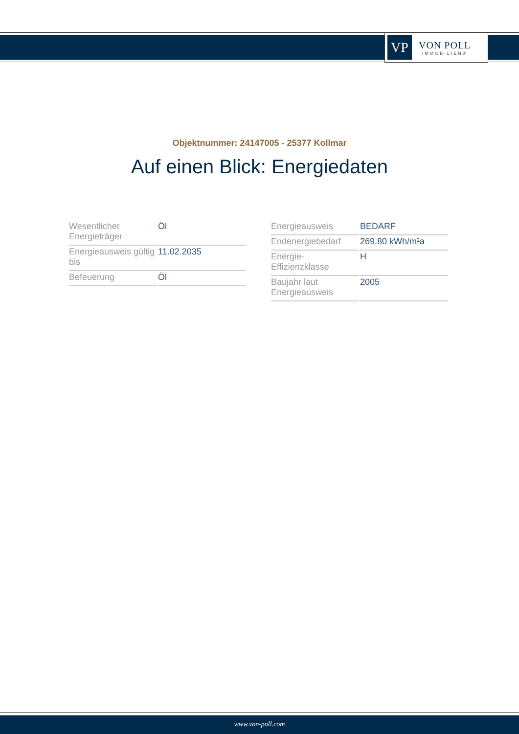VP
VON POLL
IMMOBILIEN®
Objektnummer: 24147005 - 25377 Kollmar
Auf einen Blick: Energiedaten
| Wesentlicher Energieträger | Öl |
| Energieausweis gültig bis | 11.02.2035 |
| Befeuerung | Öl |
| Energieausweis | BEDARF |
| Endenergiebedarf | 269.80 kWh/m²a |
| Energie-Effizienzklasse | H |
| Baujahr laut Energieausweis | 2005 |
www.von-poll.com